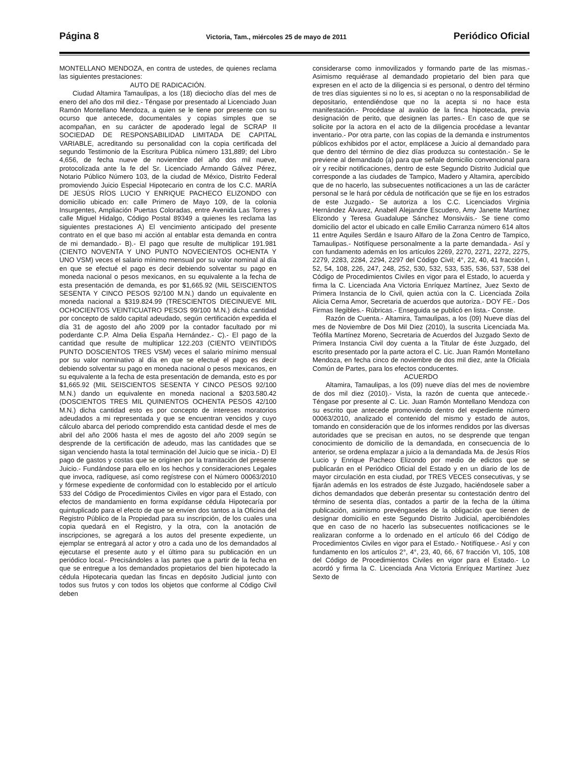Página 8 Victoria, Tam., miércoles 25 de mayo de 2011 Periódico Oficial
MONTELLANO MENDOZA, en contra de ustedes, de quienes reclama las siguientes prestaciones:
AUTO DE RADICACIÓN.
Ciudad Altamira Tamaulipas, a los (18) dieciocho días del mes de enero del año dos mil diez.- Téngase por presentado al Licenciado Juan Ramón Montellano Mendoza, a quien se le tiene por presente con su ocurso que antecede, documentales y copias simples que se acompañan, en su carácter de apoderado legal de SCRAP II SOCIEDAD DE RESPONSABILIDAD LIMITADA DE CAPITAL VARIABLE, acreditando su personalidad con la copia certificada del segundo Testimonio de la Escritura Pública número 131,889; del Libro 4,656, de fecha nueve de noviembre del año dos mil nueve, protocolizada ante la fe del Sr. Licenciado Armando Gálvez Pérez, Notario Público Número 103, de la ciudad de México, Distrito Federal promoviendo Juicio Especial Hipotecario en contra de los C.C. MARÍA DE JESÚS RÍOS LUCIO Y ENRIQUE PACHECO ELIZONDO con domicilio ubicado en: calle Primero de Mayo 109, de la colonia Insurgentes, Ampliación Puertas Coloradas, entre Avenida Las Torres y calle Miguel Hidalgo, Código Postal 89349 a quienes les reclama las siguientes prestaciones A) El vencimiento anticipado del presente contrato en el que baso mi acción al entablar esta demanda en contra de mi demandado.- B).- El pago que resulte de multiplicar 191.981 (CIENTO NOVENTA Y UNO PUNTO NOVECIENTOS OCHENTA Y UNO VSM) veces el salario mínimo mensual por su valor nominal al día en que se efectué el pago es decir debiendo solventar su pago en moneda nacional o pesos mexicanos, en su equivalente a la fecha de esta presentación de demanda, es por $1,665.92 (MIL SEISCIENTOS SESENTA Y CINCO PESOS 92/100 M.N.) dando un equivalente en moneda nacional a $319.824.99 (TRESCIENTOS DIECINUEVE MIL OCHOCIENTOS VEINTICUATRO PESOS 99/100 M.N.) dicha cantidad por concepto de saldo capital adeudado, según certificación expedida el día 31 de agosto del año 2009 por la contador facultado por mi poderdante C.P. Alma Delia España Hernández.- C).- El pago de la cantidad que resulte de multiplicar 122.203 (CIENTO VEINTIDÓS PUNTO DOSCIENTOS TRES VSM) veces el salario mínimo mensual por su valor nominativo al día en que se efectué el pago es decir debiendo solventar su pago en moneda nacional o pesos mexicanos, en su equivalente a la fecha de esta presentación de demanda, esto es por $1,665.92 (MIL SEISCIENTOS SESENTA Y CINCO PESOS 92/100 M.N.) dando un equivalente en moneda nacional a $203.580.42 (DOSCIENTOS TRES MIL QUINIENTOS OCHENTA PESOS 42/100 M.N.) dicha cantidad esto es por concepto de intereses moratorios adeudados a mi representada y que se encuentran vencidos y cuyo cálculo abarca del periodo comprendido esta cantidad desde el mes de abril del año 2006 hasta el mes de agosto del año 2009 según se desprende de la certificación de adeudo, mas las cantidades que se sigan venciendo hasta la total terminación del Juicio que se inicia.- D) El pago de gastos y costas que se originen por la tramitación del presente Juicio.- Fundándose para ello en los hechos y consideraciones Legales que invoca, radíquese, así como regístrese con el Número 00063/2010 y fórmese expediente de conformidad con lo establecido por el artículo 533 del Código de Procedimientos Civiles en vigor para el Estado, con efectos de mandamiento en forma expídanse cédula Hipotecaría por quintuplicado para el efecto de que se envíen dos tantos a la Oficina del Registro Público de la Propiedad para su inscripción, de los cuales una copia quedará en el Registro, y la otra, con la anotación de inscripciones, se agregará a los autos del presente expediente, un ejemplar se entregará al actor y otro a cada uno de los demandados al ejecutarse el presente auto y el último para su publicación en un periódico local.- Precisándoles a las partes que a partir de la fecha en que se entregue a los demandados propietarios del bien hipotecado la cédula Hipotecaria quedan las fincas en depósito Judicial junto con todos sus frutos y con todos los objetos que conforme al Código Civil deben
considerarse como inmovilizados y formando parte de las mismas.- Asimismo requiérase al demandado propietario del bien para que expresen en el acto de la diligencia si es personal, o dentro del término de tres días siguientes si no lo es, si aceptan o no la responsabilidad de depositario, entendiéndose que no la acepta si no hace esta manifestación.- Procédase al avalúo de la finca hipotecada, previa designación de perito, que designen las partes.- En caso de que se solicite por la actora en el acto de la diligencia procédase a levantar inventario.- Por otra parte, con las copias de la demanda e instrumentos públicos exhibidos por el actor, emplácese a Juicio al demandado para que dentro del término de diez días produzca su contestación.- Se le previene al demandado (a) para que señale domicilio convencional para oír y recibir notificaciones, dentro de este Segundo Distrito Judicial que corresponde a las ciudades de Tampico, Madero y Altamira, apercibido que de no hacerlo, las subsecuentes notificaciones a un las de carácter personal se le hará por cédula de notificación que se fije en los estrados de este Juzgado.- Se autoriza a los C.C. Licenciados Virginia Hernández Álvarez, Anabell Alejandre Escudero, Amy Janette Martínez Elizondo y Teresa Guadalupe Sánchez Monsiváis.- Se tiene como domicilio del actor el ubicado en calle Emilio Carranza número 614 altos 11 entre Aquiles Serdán e Isauro Alfaro de la Zona Centro de Tampico, Tamaulipas.- Notifíquese personalmente a la parte demandada.- Así y con fundamento además en los artículos 2269, 2270, 2271, 2272, 2275, 2279, 2283, 2284, 2294, 2297 del Código Civil; 4°, 22, 40, 41 fracción I, 52, 54, 108, 226, 247, 248, 252, 530, 532, 533, 535, 536, 537, 538 del Código de Procedimientos Civiles en vigor para el Estado, lo acuerda y firma la C. Licenciada Ana Victoria Enríquez Martínez, Juez Sexto de Primera Instancia de lo Civil, quien actúa con la C. Licenciada Zoila Alicia Cerna Amor, Secretaria de acuerdos que autoriza.- DOY FE.- Dos Firmas Ilegibles.- Rúbricas.- Enseguida se publicó en lista.- Conste.
Razón de Cuenta.- Altamira, Tamaulipas, a los (09) Nueve días del mes de Noviembre de Dos Mil Diez (2010), la suscrita Licenciada Ma. Teófila Martínez Moreno, Secretaria de Acuerdos del Juzgado Sexto de Primera Instancia Civil doy cuenta a la Titular de éste Juzgado, del escrito presentado por la parte actora el C. Lic. Juan Ramón Montellano Mendoza, en fecha cinco de noviembre de dos mil diez, ante la Oficiala Común de Partes, para los efectos conducentes.
ACUERDO
Altamira, Tamaulipas, a los (09) nueve días del mes de noviembre de dos mil diez (2010).- Vista, la razón de cuenta que antecede.- Téngase por presente al C. Lic. Juan Ramón Montellano Mendoza con su escrito que antecede promoviendo dentro del expediente número 00063/2010, analizado el contenido del mismo y estado de autos, tomando en consideración que de los informes rendidos por las diversas autoridades que se precisan en autos, no se desprende que tengan conocimiento de domicilio de la demandada, en consecuencia de lo anterior, se ordena emplazar a juicio a la demandada Ma. de Jesús Ríos Lucio y Enrique Pacheco Elizondo por medio de edictos que se publicarán en el Periódico Oficial del Estado y en un diario de los de mayor circulación en esta ciudad, por TRES VECES consecutivas, y se fijarán además en los estrados de éste Juzgado, haciéndosele saber a dichos demandados que deberán presentar su contestación dentro del término de sesenta días, contados a partir de la fecha de la última publicación, asimismo prevéngaseles de la obligación que tienen de designar domicilio en este Segundo Distrito Judicial, apercibiéndoles que en caso de no hacerlo las subsecuentes notificaciones se le realizaran conforme a lo ordenado en el artículo 66 del Código de Procedimientos Civiles en vigor para el Estado.- Notifíquese.- Así y con fundamento en los artículos 2°, 4°, 23, 40, 66, 67 fracción VI, 105, 108 del Código de Procedimientos Civiles en vigor para el Estado.- Lo acordó y firma la C. Licenciada Ana Victoria Enríquez Martínez Juez Sexto de